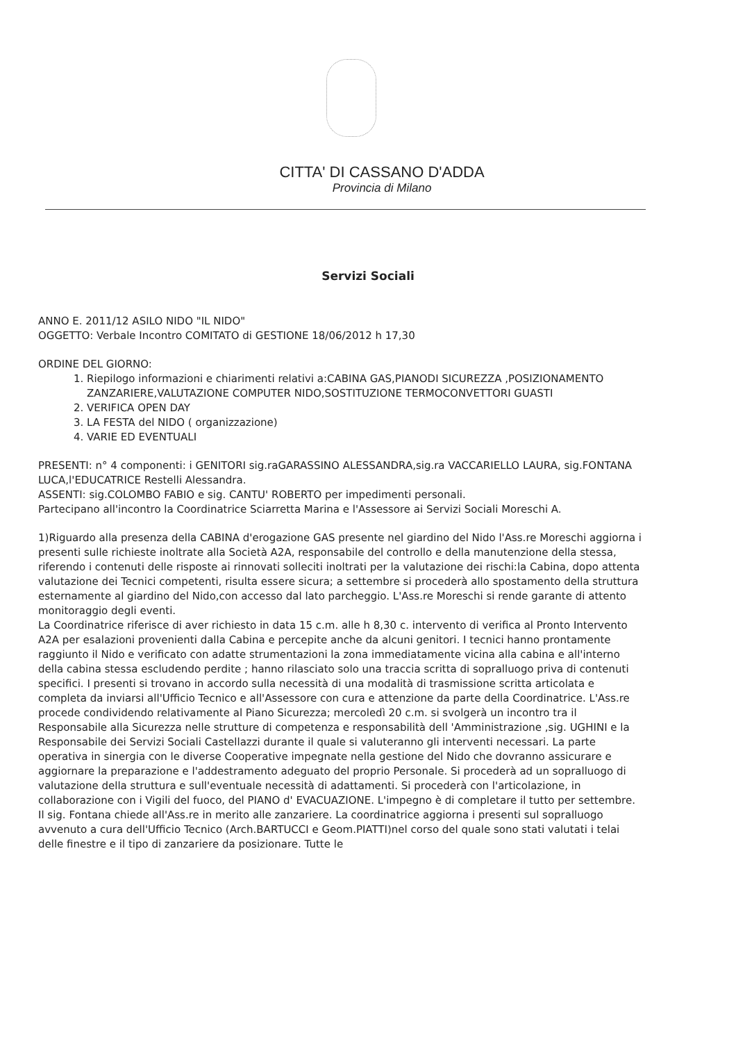CITTA' DI CASSANO D'ADDA
Provincia di Milano
Servizi Sociali
ANNO E. 2011/12 ASILO NIDO "IL NIDO"
OGGETTO: Verbale Incontro COMITATO di GESTIONE 18/06/2012 h 17,30
ORDINE DEL GIORNO:
1. Riepilogo informazioni e chiarimenti relativi a:CABINA GAS,PIANODI SICUREZZA ,POSIZIONAMENTO ZANZARIERE,VALUTAZIONE COMPUTER NIDO,SOSTITUZIONE TERMOCONVETTORI GUASTI
2. VERIFICA OPEN DAY
3. LA FESTA del NIDO ( organizzazione)
4. VARIE ED EVENTUALI
PRESENTI: n° 4 componenti: i GENITORI sig.raGARASSINO ALESSANDRA,sig.ra VACCARIELLO LAURA, sig.FONTANA LUCA,l'EDUCATRICE Restelli Alessandra.
ASSENTI: sig.COLOMBO FABIO e sig. CANTU' ROBERTO per impedimenti personali.
Partecipano all'incontro la Coordinatrice Sciarretta Marina e l'Assessore ai Servizi Sociali Moreschi A.
1)Riguardo alla presenza della CABINA d'erogazione GAS presente nel giardino del Nido l'Ass.re Moreschi aggiorna i presenti sulle richieste inoltrate alla Società A2A, responsabile del controllo e della manutenzione della stessa, riferendo i contenuti delle risposte ai rinnovati solleciti inoltrati per la valutazione dei rischi:la Cabina, dopo attenta valutazione dei Tecnici competenti, risulta essere sicura; a settembre si procederà allo spostamento della struttura esternamente al giardino del Nido,con accesso dal lato parcheggio. L'Ass.re Moreschi si rende garante di attento monitoraggio degli eventi.
La Coordinatrice riferisce di aver richiesto in data 15 c.m. alle h 8,30 c. intervento di verifica al Pronto Intervento A2A per esalazioni provenienti dalla Cabina e percepite anche da alcuni genitori. I tecnici hanno prontamente raggiunto il Nido e verificato con adatte strumentazioni la zona immediatamente vicina alla cabina e all'interno della cabina stessa escludendo perdite ; hanno rilasciato solo una traccia scritta di sopralluogo priva di contenuti specifici. I presenti si trovano in accordo sulla necessità di una modalità di trasmissione scritta articolata e completa da inviarsi all'Ufficio Tecnico e all'Assessore con cura e attenzione da parte della Coordinatrice. L'Ass.re procede condividendo relativamente al Piano Sicurezza; mercoledì 20 c.m. si svolgerà un incontro tra il Responsabile alla Sicurezza nelle strutture di competenza e responsabilità dell 'Amministrazione ,sig. UGHINI e la Responsabile dei Servizi Sociali Castellazzi durante il quale si valuteranno gli interventi necessari. La parte operativa in sinergia con le diverse Cooperative impegnate nella gestione del Nido che dovranno assicurare e aggiornare la preparazione e l'addestramento adeguato del proprio Personale. Si procederà ad un sopralluogo di valutazione della struttura e sull'eventuale necessità di adattamenti. Si procederà con l'articolazione, in collaborazione con i Vigili del fuoco, del PIANO d' EVACUAZIONE. L'impegno è di completare il tutto per settembre.
Il sig. Fontana chiede all'Ass.re in merito alle zanzariere. La coordinatrice aggiorna i presenti sul sopralluogo avvenuto a cura dell'Ufficio Tecnico (Arch.BARTUCCI e Geom.PIATTI)nel corso del quale sono stati valutati i telai delle finestre e il tipo di zanzariere da posizionare. Tutte le